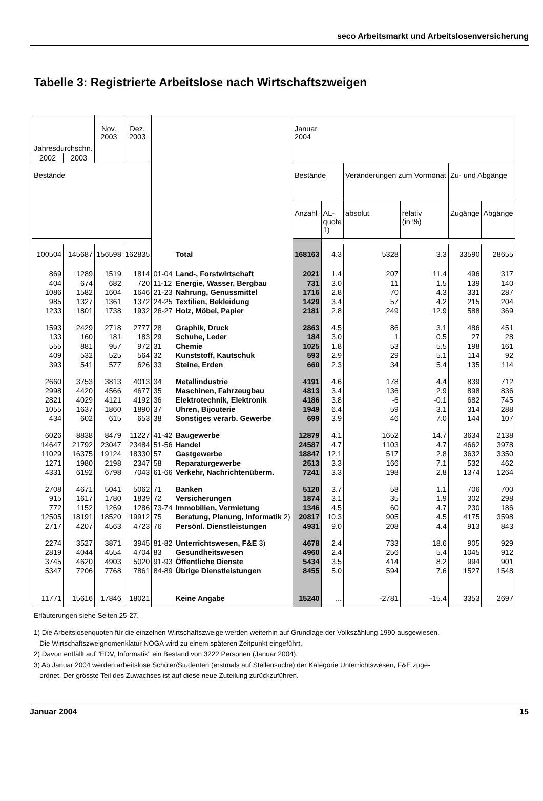seco Arbeitsmarkt und Arbeitslosenversicherung
Tabelle 3: Registrierte Arbeitslose nach Wirtschaftszweigen
| Jahresdurchschn. | | Nov. 2003 | Dez. 2003 | | | Januar 2004 | | | | | |
| --- | --- | --- | --- | --- | --- | --- | --- | --- | --- | --- | --- |
| 2002 | 2003 | | | | | | | | | | |
| Bestände | | | | | | Bestände | | Veränderungen zum Vormonat | | Zu- und Abgänge | |
| | | | | | | Anzahl | AL- quote 1) | absolut | relativ (in %) | Zugänge | Abgänge |
| 100504 | 145687 | 156598 | 162835 | | Total | 168163 | 4.3 | 5328 | 3.3 | 33590 | 28655 |
| 869 | 1289 | 1519 | 1814 | 01-04 | Land-, Forstwirtschaft | 2021 | 1.4 | 207 | 11.4 | 496 | 317 |
| 404 | 674 | 682 | 720 | 11-12 | Energie, Wasser, Bergbau | 731 | 3.0 | 11 | 1.5 | 139 | 140 |
| 1086 | 1582 | 1604 | 1646 | 21-23 | Nahrung, Genussmittel | 1716 | 2.8 | 70 | 4.3 | 331 | 287 |
| 985 | 1327 | 1361 | 1372 | 24-25 | Textilien, Bekleidung | 1429 | 3.4 | 57 | 4.2 | 215 | 204 |
| 1233 | 1801 | 1738 | 1932 | 26-27 | Holz, Möbel, Papier | 2181 | 2.8 | 249 | 12.9 | 588 | 369 |
| 1593 | 2429 | 2718 | 2777 | 28 | Graphik, Druck | 2863 | 4.5 | 86 | 3.1 | 486 | 451 |
| 133 | 160 | 181 | 183 | 29 | Schuhe, Leder | 184 | 3.0 | 1 | 0.5 | 27 | 28 |
| 555 | 881 | 957 | 972 | 31 | Chemie | 1025 | 1.8 | 53 | 5.5 | 198 | 161 |
| 409 | 532 | 525 | 564 | 32 | Kunststoff, Kautschuk | 593 | 2.9 | 29 | 5.1 | 114 | 92 |
| 393 | 541 | 577 | 626 | 33 | Steine, Erden | 660 | 2.3 | 34 | 5.4 | 135 | 114 |
| 2660 | 3753 | 3813 | 4013 | 34 | Metallindustrie | 4191 | 4.6 | 178 | 4.4 | 839 | 712 |
| 2998 | 4420 | 4566 | 4677 | 35 | Maschinen, Fahrzeugbau | 4813 | 3.4 | 136 | 2.9 | 898 | 836 |
| 2821 | 4029 | 4121 | 4192 | 36 | Elektrotechnik, Elektronik | 4186 | 3.8 | -6 | -0.1 | 682 | 745 |
| 1055 | 1637 | 1860 | 1890 | 37 | Uhren, Bijouterie | 1949 | 6.4 | 59 | 3.1 | 314 | 288 |
| 434 | 602 | 615 | 653 | 38 | Sonstiges verarb. Gewerbe | 699 | 3.9 | 46 | 7.0 | 144 | 107 |
| 6026 | 8838 | 8479 | 11227 | 41-42 | Baugewerbe | 12879 | 4.1 | 1652 | 14.7 | 3634 | 2138 |
| 14647 | 21792 | 23047 | 23484 | 51-56 | Handel | 24587 | 4.7 | 1103 | 4.7 | 4662 | 3978 |
| 11029 | 16375 | 19124 | 18330 | 57 | Gastgewerbe | 18847 | 12.1 | 517 | 2.8 | 3632 | 3350 |
| 1271 | 1980 | 2198 | 2347 | 58 | Reparaturgewerbe | 2513 | 3.3 | 166 | 7.1 | 532 | 462 |
| 4331 | 6192 | 6798 | 7043 | 61-66 | Verkehr, Nachrichtenüberm. | 7241 | 3.3 | 198 | 2.8 | 1374 | 1264 |
| 2708 | 4671 | 5041 | 5062 | 71 | Banken | 5120 | 3.7 | 58 | 1.1 | 706 | 700 |
| 915 | 1617 | 1780 | 1839 | 72 | Versicherungen | 1874 | 3.1 | 35 | 1.9 | 302 | 298 |
| 772 | 1152 | 1269 | 1286 | 73-74 | Immobilien, Vermietung | 1346 | 4.5 | 60 | 4.7 | 230 | 186 |
| 12505 | 18191 | 18520 | 19912 | 75 | Beratung, Planung, Informatik 2) | 20817 | 10.3 | 905 | 4.5 | 4175 | 3598 |
| 2717 | 4207 | 4563 | 4723 | 76 | Persönl. Dienstleistungen | 4931 | 9.0 | 208 | 4.4 | 913 | 843 |
| 2274 | 3527 | 3871 | 3945 | 81-82 | Unterrichtswesen, F&E 3) | 4678 | 2.4 | 733 | 18.6 | 905 | 929 |
| 2819 | 4044 | 4554 | 4704 | 83 | Gesundheitswesen | 4960 | 2.4 | 256 | 5.4 | 1045 | 912 |
| 3745 | 4620 | 4903 | 5020 | 91-93 | Öffentliche Dienste | 5434 | 3.5 | 414 | 8.2 | 994 | 901 |
| 5347 | 7206 | 7768 | 7861 | 84-89 | Übrige Dienstleistungen | 8455 | 5.0 | 594 | 7.6 | 1527 | 1548 |
| 11771 | 15616 | 17846 | 18021 | | Keine Angabe | 15240 | ... | -2781 | -15.4 | 3353 | 2697 |
Erläuterungen siehe Seiten 25-27.
1) Die Arbeitslosenquoten für die einzelnen Wirtschaftszweige werden weiterhin auf Grundlage der Volkszählung 1990 ausgewiesen.
Die Wirtschaftszweignomenklatur NOGA wird zu einem späteren Zeitpunkt eingeführt.
2) Davon entfällt auf "EDV, Informatik" ein Bestand von 3222 Personen (Januar 2004).
3) Ab Januar 2004 werden arbeitslose Schüler/Studenten (erstmals auf Stellensuche) der Kategorie Unterrichtswesen, F&E zuge-
ordnet. Der grösste Teil des Zuwachses ist auf diese neue Zuteilung zurückzuführen.
Januar 2004 15